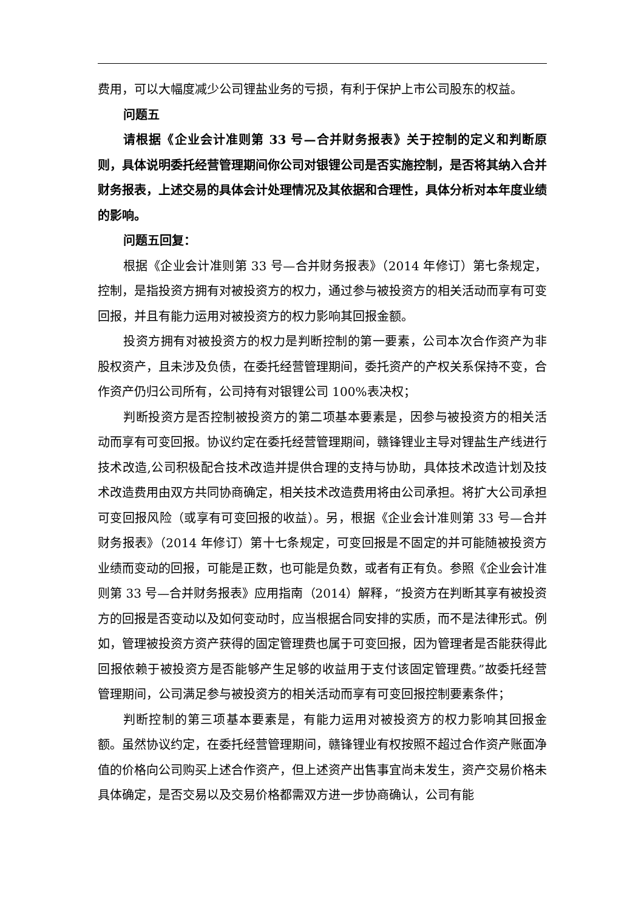费用，可以大幅度减少公司锂盐业务的亏损，有利于保护上市公司股东的权益。
问题五
请根据《企业会计准则第 33 号—合并财务报表》关于控制的定义和判断原则，具体说明委托经营管理期间你公司对银锂公司是否实施控制，是否将其纳入合并财务报表，上述交易的具体会计处理情况及其依据和合理性，具体分析对本年度业绩的影响。
问题五回复：
根据《企业会计准则第 33 号—合并财务报表》（2014 年修订）第七条规定，控制，是指投资方拥有对被投资方的权力，通过参与被投资方的相关活动而享有可变回报，并且有能力运用对被投资方的权力影响其回报金额。
投资方拥有对被投资方的权力是判断控制的第一要素，公司本次合作资产为非股权资产，且未涉及负债，在委托经营管理期间，委托资产的产权关系保持不变，合作资产仍归公司所有，公司持有对银锂公司 100%表决权；
判断投资方是否控制被投资方的第二项基本要素是，因参与被投资方的相关活动而享有可变回报。协议约定在委托经营管理期间，赣锋锂业主导对锂盐生产线进行技术改造,公司积极配合技术改造并提供合理的支持与协助，具体技术改造计划及技术改造费用由双方共同协商确定，相关技术改造费用将由公司承担。将扩大公司承担可变回报风险（或享有可变回报的收益）。另，根据《企业会计准则第 33 号—合并财务报表》（2014 年修订）第十七条规定，可变回报是不固定的并可能随被投资方业绩而变动的回报，可能是正数，也可能是负数，或者有正有负。参照《企业会计准则第 33 号—合并财务报表》应用指南（2014）解释，“投资方在判断其享有被投资方的回报是否变动以及如何变动时，应当根据合同安排的实质，而不是法律形式。例如，管理被投资方资产获得的固定管理费也属于可变回报，因为管理者是否能获得此回报依赖于被投资方是否能够产生足够的收益用于支付该固定管理费。”故委托经营管理期间，公司满足参与被投资方的相关活动而享有可变回报控制要素条件；
判断控制的第三项基本要素是，有能力运用对被投资方的权力影响其回报金额。虽然协议约定，在委托经营管理期间，赣锋锂业有权按照不超过合作资产账面净值的价格向公司购买上述合作资产，但上述资产出售事宜尚未发生，资产交易价格未具体确定，是否交易以及交易价格都需双方进一步协商确认，公司有能